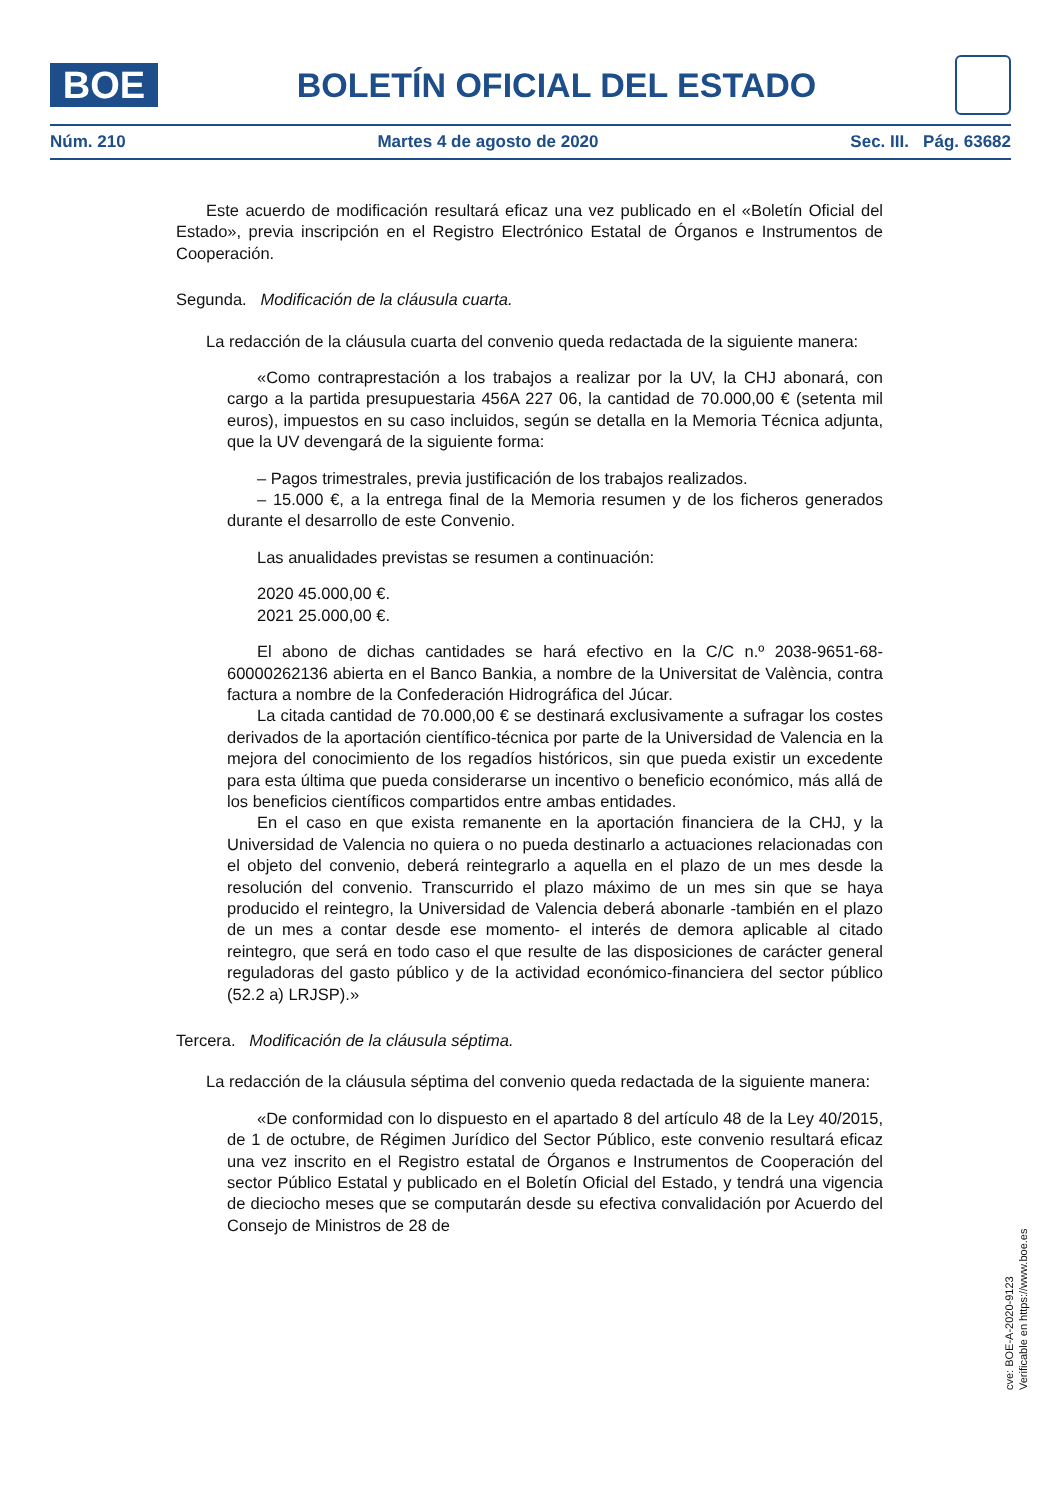BOE
BOLETÍN OFICIAL DEL ESTADO
Núm. 210 Martes 4 de agosto de 2020 Sec. III. Pág. 63682
Este acuerdo de modificación resultará eficaz una vez publicado en el «Boletín Oficial del Estado», previa inscripción en el Registro Electrónico Estatal de Órganos e Instrumentos de Cooperación.
Segunda. Modificación de la cláusula cuarta.
La redacción de la cláusula cuarta del convenio queda redactada de la siguiente manera:
«Como contraprestación a los trabajos a realizar por la UV, la CHJ abonará, con cargo a la partida presupuestaria 456A 227 06, la cantidad de 70.000,00 € (setenta mil euros), impuestos en su caso incluidos, según se detalla en la Memoria Técnica adjunta, que la UV devengará de la siguiente forma:
– Pagos trimestrales, previa justificación de los trabajos realizados.
– 15.000 €, a la entrega final de la Memoria resumen y de los ficheros generados durante el desarrollo de este Convenio.
Las anualidades previstas se resumen a continuación:
2020 45.000,00 €.
2021 25.000,00 €.
El abono de dichas cantidades se hará efectivo en la C/C n.º 2038-9651-68-60000262136 abierta en el Banco Bankia, a nombre de la Universitat de València, contra factura a nombre de la Confederación Hidrográfica del Júcar.
La citada cantidad de 70.000,00 € se destinará exclusivamente a sufragar los costes derivados de la aportación científico-técnica por parte de la Universidad de Valencia en la mejora del conocimiento de los regadíos históricos, sin que pueda existir un excedente para esta última que pueda considerarse un incentivo o beneficio económico, más allá de los beneficios científicos compartidos entre ambas entidades.
En el caso en que exista remanente en la aportación financiera de la CHJ, y la Universidad de Valencia no quiera o no pueda destinarlo a actuaciones relacionadas con el objeto del convenio, deberá reintegrarlo a aquella en el plazo de un mes desde la resolución del convenio. Transcurrido el plazo máximo de un mes sin que se haya producido el reintegro, la Universidad de Valencia deberá abonarle -también en el plazo de un mes a contar desde ese momento- el interés de demora aplicable al citado reintegro, que será en todo caso el que resulte de las disposiciones de carácter general reguladoras del gasto público y de la actividad económico-financiera del sector público (52.2 a) LRJSP).»
Tercera. Modificación de la cláusula séptima.
La redacción de la cláusula séptima del convenio queda redactada de la siguiente manera:
«De conformidad con lo dispuesto en el apartado 8 del artículo 48 de la Ley 40/2015, de 1 de octubre, de Régimen Jurídico del Sector Público, este convenio resultará eficaz una vez inscrito en el Registro estatal de Órganos e Instrumentos de Cooperación del sector Público Estatal y publicado en el Boletín Oficial del Estado, y tendrá una vigencia de dieciocho meses que se computarán desde su efectiva convalidación por Acuerdo del Consejo de Ministros de 28 de
cve: BOE-A-2020-9123
Verificable en https://www.boe.es